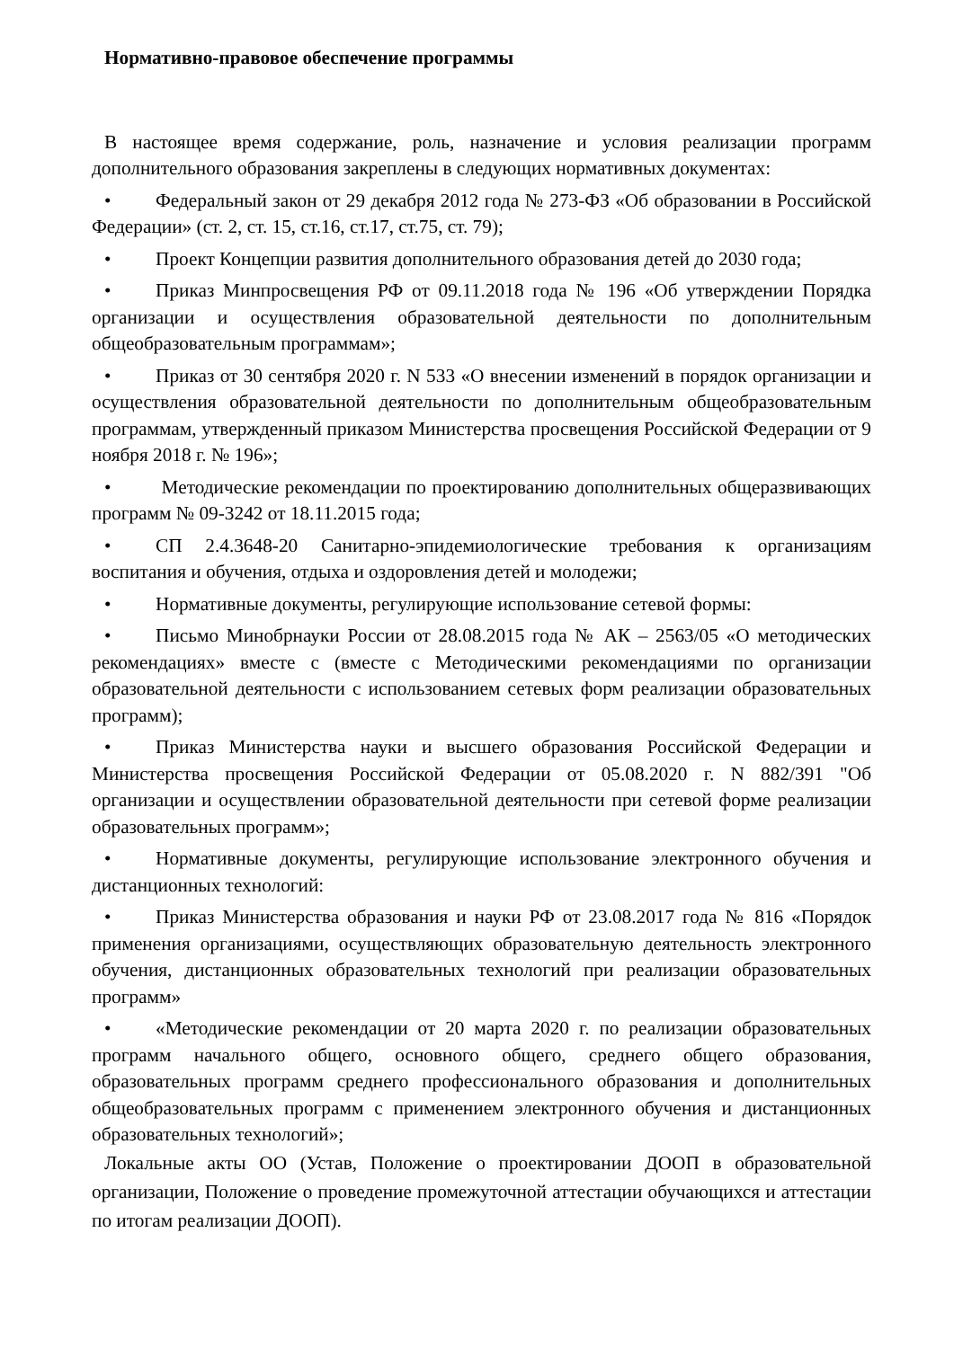Нормативно-правовое обеспечение программы
В настоящее время содержание, роль, назначение и условия реализации программ дополнительного образования закреплены в следующих нормативных документах:
• Федеральный закон от 29 декабря 2012 года № 273-ФЗ «Об образовании в Российской Федерации» (ст. 2, ст. 15, ст.16, ст.17, ст.75, ст. 79);
• Проект Концепции развития дополнительного образования детей до 2030 года;
• Приказ Минпросвещения РФ от 09.11.2018 года № 196 «Об утверждении Порядка организации и осуществления образовательной деятельности по дополнительным общеобразовательным программам»;
• Приказ от 30 сентября 2020 г. N 533 «О внесении изменений в порядок организации и осуществления образовательной деятельности по дополнительным общеобразовательным программам, утвержденный приказом Министерства просвещения Российской Федерации от 9 ноября 2018 г. № 196»;
• Методические рекомендации по проектированию дополнительных общеразвивающих программ № 09-3242 от 18.11.2015 года;
• СП 2.4.3648-20 Санитарно-эпидемиологические требования к организациям воспитания и обучения, отдыха и оздоровления детей и молодежи;
• Нормативные документы, регулирующие использование сетевой формы:
• Письмо Минобрнауки России от 28.08.2015 года № АК – 2563/05 «О методических рекомендациях» вместе с (вместе с Методическими рекомендациями по организации образовательной деятельности с использованием сетевых форм реализации образовательных программ);
• Приказ Министерства науки и высшего образования Российской Федерации и Министерства просвещения Российской Федерации от 05.08.2020 г. N 882/391 "Об организации и осуществлении образовательной деятельности при сетевой форме реализации образовательных программ»;
• Нормативные документы, регулирующие использование электронного обучения и дистанционных технологий:
• Приказ Министерства образования и науки РФ от 23.08.2017 года № 816 «Порядок применения организациями, осуществляющих образовательную деятельность электронного обучения, дистанционных образовательных технологий при реализации образовательных программ»
• «Методические рекомендации от 20 марта 2020 г. по реализации образовательных программ начального общего, основного общего, среднего общего образования, образовательных программ среднего профессионального образования и дополнительных общеобразовательных программ с применением электронного обучения и дистанционных образовательных технологий»;
Локальные акты ОО (Устав, Положение о проектировании ДООП в образовательной организации, Положение о проведение промежуточной аттестации обучающихся и аттестации по итогам реализации ДООП).